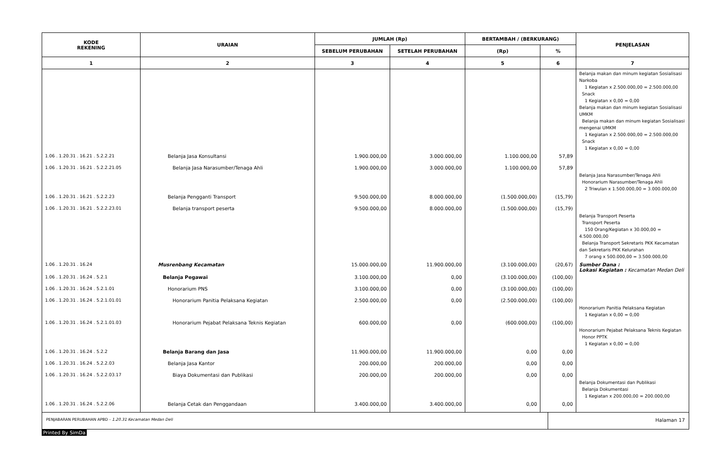| KODE REKENING | URAIAN | JUMLAH (Rp) | | BERTAMBAH / (BERKURANG) | | PENJELASAN |
| --- | --- | --- | --- | --- | --- | --- |
| | | SEBELUM PERUBAHAN | SETELAH PERUBAHAN | (Rp) | % | |
| 1 | 2 | 3 | 4 | 5 | 6 | 7 |
| | | | | | | Belanja makan dan minum kegiatan Sosialisasi Narkoba 1 Kegiatan x 2.500.000,00 = 2.500.000,00 Snack 1 Kegiatan x 0,00 = 0,00 Belanja makan dan minum kegiatan Sosialisasi UMKM Belanja makan dan minum kegiatan Sosialisasi mengenai UMKM 1 Kegiatan x 2.500.000,00 = 2.500.000,00 Snack 1 Kegiatan x 0,00 = 0,00 |
| 1.06 . 1.20.31 . 16.21 . 5.2.2.21 | Belanja Jasa Konsultansi | 1.900.000,00 | 3.000.000,00 | 1.100.000,00 | 57,89 | |
| 1.06 . 1.20.31 . 16.21 . 5.2.2.21.05 | Belanja Jasa Narasumber/Tenaga Ahli | 1.900.000,00 | 3.000.000,00 | 1.100.000,00 | 57,89 | Belanja Jasa Narasumber/Tenaga Ahli Honorarium Narasumber/Tenaga Ahli 2 Triwulan x 1.500.000,00 = 3.000.000,00 |
| 1.06 . 1.20.31 . 16.21 . 5.2.2.23 | Belanja Pengganti Transport | 9.500.000,00 | 8.000.000,00 | (1.500.000,00) | (15,79) | |
| 1.06 . 1.20.31 . 16.21 . 5.2.2.23.01 | Belanja transport peserta | 9.500.000,00 | 8.000.000,00 | (1.500.000,00) | (15,79) | Belanja Transport Peserta Transport Peserta 150 Orang/Kegiatan x 30.000,00 = 4.500.000,00 Belanja Transport Sekretaris PKK Kecamatan dan Sekretaris PKK Kelurahan 7 orang x 500.000,00 = 3.500.000,00 |
| 1.06 . 1.20.31 . 16.24 | Musrenbang Kecamatan | 15.000.000,00 | 11.900.000,00 | (3.100.000,00) | (20,67) | Sumber Dana : Lokasi Kegiatan : Kecamatan Medan Deli |
| 1.06 . 1.20.31 . 16.24 . 5.2.1 | Belanja Pegawai | 3.100.000,00 | 0,00 | (3.100.000,00) | (100,00) | |
| 1.06 . 1.20.31 . 16.24 . 5.2.1.01 | Honorarium PNS | 3.100.000,00 | 0,00 | (3.100.000,00) | (100,00) | |
| 1.06 . 1.20.31 . 16.24 . 5.2.1.01.01 | Honorarium Panitia Pelaksana Kegiatan | 2.500.000,00 | 0,00 | (2.500.000,00) | (100,00) | Honorarium Panitia Pelaksana Kegiatan 1 Kegiatan x 0,00 = 0,00 |
| 1.06 . 1.20.31 . 16.24 . 5.2.1.01.03 | Honorarium Pejabat Pelaksana Teknis Kegiatan | 600.000,00 | 0,00 | (600.000,00) | (100,00) | Honorarium Pejabat Pelaksana Teknis Kegiatan Honor PPTK 1 Kegiatan x 0,00 = 0,00 |
| 1.06 . 1.20.31 . 16.24 . 5.2.2 | Belanja Barang dan Jasa | 11.900.000,00 | 11.900.000,00 | 0,00 | 0,00 | |
| 1.06 . 1.20.31 . 16.24 . 5.2.2.03 | Belanja Jasa Kantor | 200.000,00 | 200.000,00 | 0,00 | 0,00 | |
| 1.06 . 1.20.31 . 16.24 . 5.2.2.03.17 | Biaya Dokumentasi dan Publikasi | 200.000,00 | 200.000,00 | 0,00 | 0,00 | Belanja Dokumentasi dan Publikasi Belanja Dokumentasi 1 Kegiatan x 200.000,00 = 200.000,00 |
| 1.06 . 1.20.31 . 16.24 . 5.2.2.06 | Belanja Cetak dan Penggandaan | 3.400.000,00 | 3.400.000,00 | 0,00 | 0,00 | |
| PENJABARAN PERUBAHAN APBD - 1.20.31 Kecamatan Medan Deli | Halaman 17 |
Printed By SimDa